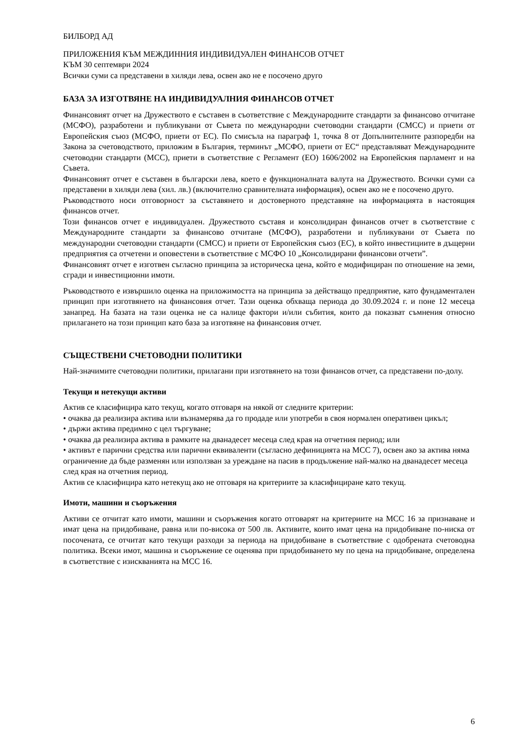БИЛБОРД АД
ПРИЛОЖЕНИЯ КЪМ МЕЖДИННИЯ ИНДИВИДУАЛЕН ФИНАНСОВ ОТЧЕТ
КЪМ 30 септември 2024
Всички суми са представени в хиляди лева, освен ако не е посочено друго
БАЗА ЗА ИЗГОТВЯНЕ НА ИНДИВИДУАЛНИЯ ФИНАНСОВ ОТЧЕТ
Финансовият отчет на Дружеството е съставен в съответствие с Международните стандарти за финансово отчитане (МСФО), разработени и публикувани от Съвета по международни счетоводни стандарти (СМСС) и приети от Европейския съюз (МСФО, приети от ЕС). По смисъла на параграф 1, точка 8 от Допълнителните разпоредби на Закона за счетоводството, приложим в България, терминът „МСФО, приети от ЕС“ представляват Международните счетоводни стандарти (МСС), приети в съответствие с Регламент (ЕО) 1606/2002 на Европейския парламент и на Съвета.
Финансовият отчет е съставен в български лева, което е функционалната валута на Дружеството. Всички суми са представени в хиляди лева (хил. лв.) (включително сравнителната информация), освен ако не е посочено друго.
Ръководството носи отговорност за съставянето и достоверното представяне на информацията в настоящия финансов отчет.
Този финансов отчет е индивидуален. Дружеството съставя и консолидиран финансов отчет в съответствие с Международните стандарти за финансово отчитане (МСФО), разработени и публикувани от Съвета по международни счетоводни стандарти (СМСС) и приети от Европейския съюз (ЕС), в който инвестициите в дъщерни предприятия са отчетени и оповестени в съответствие с МСФО 10 „Консолидирани финансови отчети”.
Финансовият отчет е изготвен съгласно принципа за историческа цена, който е модифициран по отношение на земи, сгради и инвестиционни имоти.
Ръководството е извършило оценка на приложимостта на принципа за действащо предприятие, като фундаментален принцип при изготвянето на финансовия отчет. Тази оценка обхваща периода до 30.09.2024 г. и поне 12 месеца занапред. На базата на тази оценка не са налице фактори и/или събития, които да показват съмнения относно прилагането на този принцип като база за изготвяне на финансовия отчет.
СЪЩЕСТВЕНИ СЧЕТОВОДНИ ПОЛИТИКИ
Най-значимите счетоводни политики, прилагани при изготвянето на този финансов отчет, са представени по-долу.
Текущи и нетекущи активи
Актив се класифицира като текущ, когато отговаря на някой от следните критерии:
• очаква да реализира актива или възнамерява да го продаде или употреби в своя нормален оперативен цикъл;
• държи актива предимно с цел търгуване;
• очаква да реализира актива в рамките на дванадесет месеца след края на отчетния период; или
• активът е парични средства или парични еквиваленти (съгласно дефиницията на МСС 7), освен ако за актива няма ограничение да бъде разменян или използван за уреждане на пасив в продължение най-малко на дванадесет месеца след края на отчетния период.
Актив се класифицира като нетекущ ако не отговаря на критериите за класифициране като текущ.
Имоти, машини и съоръжения
Активи се отчитат като имоти, машини и съоръжения когато отговарят на критериите на МСС 16 за признаване и имат цена на придобиване, равна или по-висока от 500 лв. Активите, които имат цена на придобиване по-ниска от посочената, се отчитат като текущи разходи за периода на придобиване в съответствие с одобрената счетоводна политика. Всеки имот, машина и съоръжение се оценява при придобиването му по цена на придобиване, определена в съответствие с изискванията на МСС 16.
6